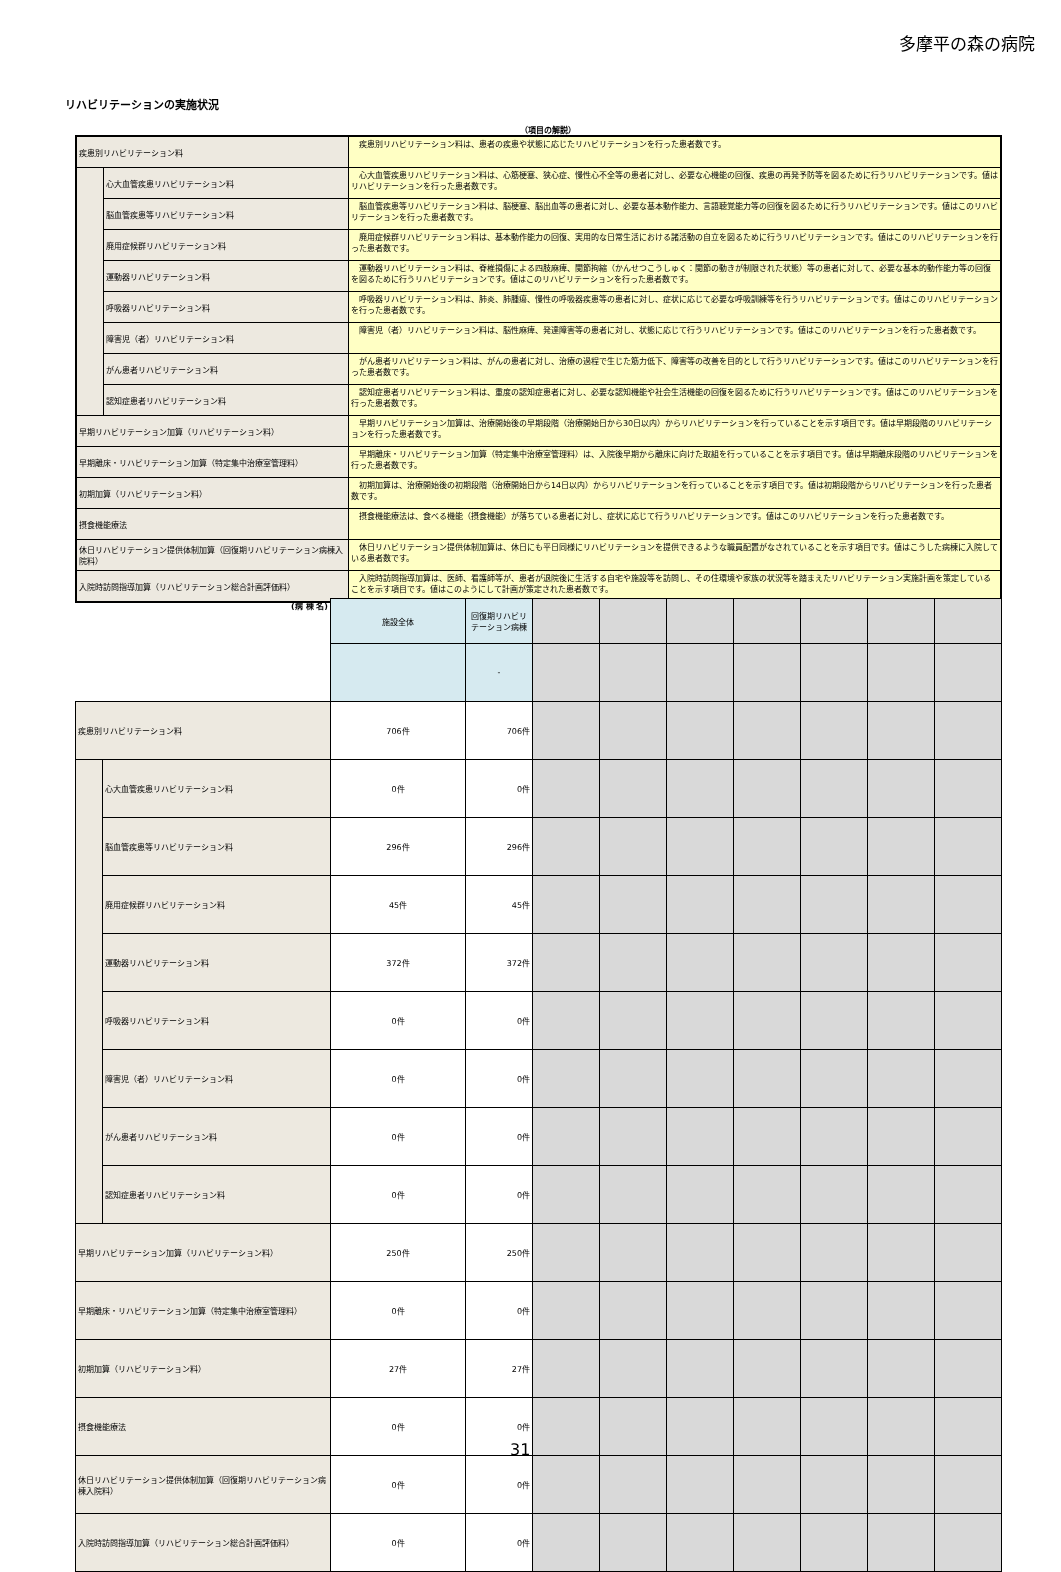多摩平の森の病院
リハビリテーションの実施状況
（項目の解説）
| 疾患別リハビリテーション料 | | 疾患別リハビリテーション料は、患者の疾患や状態に応じたリハビリテーションを行った患者数です。 |
| | 心大血管疾患リハビリテーション料 | 心大血管疾患リハビリテーション料は、心筋梗塞、狭心症、慢性心不全等の患者に対し、必要な心機能の回復、疾患の再発予防等を図るために行うリハビリテーションです。値はリハビリテーションを行った患者数です。 |
| | 脳血管疾患等リハビリテーション料 | 脳血管疾患等リハビリテーション料は、脳梗塞、脳出血等の患者に対し、必要な基本動作能力、言語聴覚能力等の回復を図るために行うリハビリテーションです。値はこのリハビリテーションを行った患者数です。 |
| | 廃用症候群リハビリテーション料 | 廃用症候群リハビリテーション料は、基本動作能力の回復、実用的な日常生活における諸活動の自立を図るために行うリハビリテーションです。値はこのリハビリテーションを行った患者数です。 |
| | 運動器リハビリテーション料 | 運動器リハビリテーション料は、脊椎損傷による四肢麻痺、関節拘縮（かんせつこうしゅく：関節の動きが制限された状態）等の患者に対して、必要な基本的動作能力等の回復を図るために行うリハビリテーションです。値はこのリハビリテーションを行った患者数です。 |
| | 呼吸器リハビリテーション料 | 呼吸器リハビリテーション料は、肺炎、肺腫瘍、慢性の呼吸器疾患等の患者に対し、症状に応じて必要な呼吸訓練等を行うリハビリテーションです。値はこのリハビリテーションを行った患者数です。 |
| | 障害児（者）リハビリテーション料 | 障害児（者）リハビリテーション料は、脳性麻痺、発達障害等の患者に対し、状態に応じて行うリハビリテーションです。値はこのリハビリテーションを行った患者数です。 |
| | がん患者リハビリテーション料 | がん患者リハビリテーション料は、がんの患者に対し、治療の過程で生じた筋力低下、障害等の改善を目的として行うリハビリテーションです。値はこのリハビリテーションを行った患者数です。 |
| | 認知症患者リハビリテーション料 | 認知症患者リハビリテーション料は、重度の認知症患者に対し、必要な認知機能や社会生活機能の回復を図るために行うリハビリテーションです。値はこのリハビリテーションを行った患者数です。 |
| 早期リハビリテーション加算（リハビリテーション料） | | 早期リハビリテーション加算は、治療開始後の早期段階（治療開始日から30日以内）からリハビリテーションを行っていることを示す項目です。値は早期段階のリハビリテーションを行った患者数です。 |
| 早期離床・リハビリテーション加算（特定集中治療室管理料） | | 早期離床・リハビリテーション加算（特定集中治療室管理料）は、入院後早期から離床に向けた取組を行っていることを示す項目です。値は早期離床段階のリハビリテーションを行った患者数です。 |
| 初期加算（リハビリテーション料） | | 初期加算は、治療開始後の初期段階（治療開始日から14日以内）からリハビリテーションを行っていることを示す項目です。値は初期段階からリハビリテーションを行った患者数です。 |
| 摂食機能療法 | | 摂食機能療法は、食べる機能（摂食機能）が落ちている患者に対し、症状に応じて行うリハビリテーションです。値はこのリハビリテーションを行った患者数です。 |
| 休日リハビリテーション提供体制加算（回復期リハビリテーション病棟入院料） | | 休日リハビリテーション提供体制加算は、休日にも平日同様にリハビリテーションを提供できるような職員配置がなされていることを示す項目です。値はこうした病棟に入院している患者数です。 |
| 入院時訪問指導加算（リハビリテーション総合計画評価料） | | 入院時訪問指導加算は、医師、看護師等が、患者が退院後に生活する自宅や施設等を訪問し、その住環境や家族の状況等を踏まえたリハビリテーション実施計画を策定していることを示す項目です。値はこのようにして計画が策定された患者数です。 |
| (病 棟 名) | | 施設全体 | 回復期リハビリテーション病棟 | | | | | | | |
| | | | - | | | | | | | |
| 疾患別リハビリテーション料 | | 706件 | 706件 | | | | | | | |
| | 心大血管疾患リハビリテーション料 | 0件 | 0件 | | | | | | | |
| | 脳血管疾患等リハビリテーション料 | 296件 | 296件 | | | | | | | |
| | 廃用症候群リハビリテーション料 | 45件 | 45件 | | | | | | | |
| | 運動器リハビリテーション料 | 372件 | 372件 | | | | | | | |
| | 呼吸器リハビリテーション料 | 0件 | 0件 | | | | | | | |
| | 障害児（者）リハビリテーション料 | 0件 | 0件 | | | | | | | |
| | がん患者リハビリテーション料 | 0件 | 0件 | | | | | | | |
| | 認知症患者リハビリテーション料 | 0件 | 0件 | | | | | | | |
| 早期リハビリテーション加算（リハビリテーション料） | | 250件 | 250件 | | | | | | | |
| 早期離床・リハビリテーション加算（特定集中治療室管理料） | | 0件 | 0件 | | | | | | | |
| 初期加算（リハビリテーション料） | | 27件 | 27件 | | | | | | | |
| 摂食機能療法 | | 0件 | 0件 | | | | | | | |
| 休日リハビリテーション提供体制加算（回復期リハビリテーション病棟入院料） | | 0件 | 0件 | | | | | | | |
| 入院時訪問指導加算（リハビリテーション総合計画評価料） | | 0件 | 0件 | | | | | | | |
31